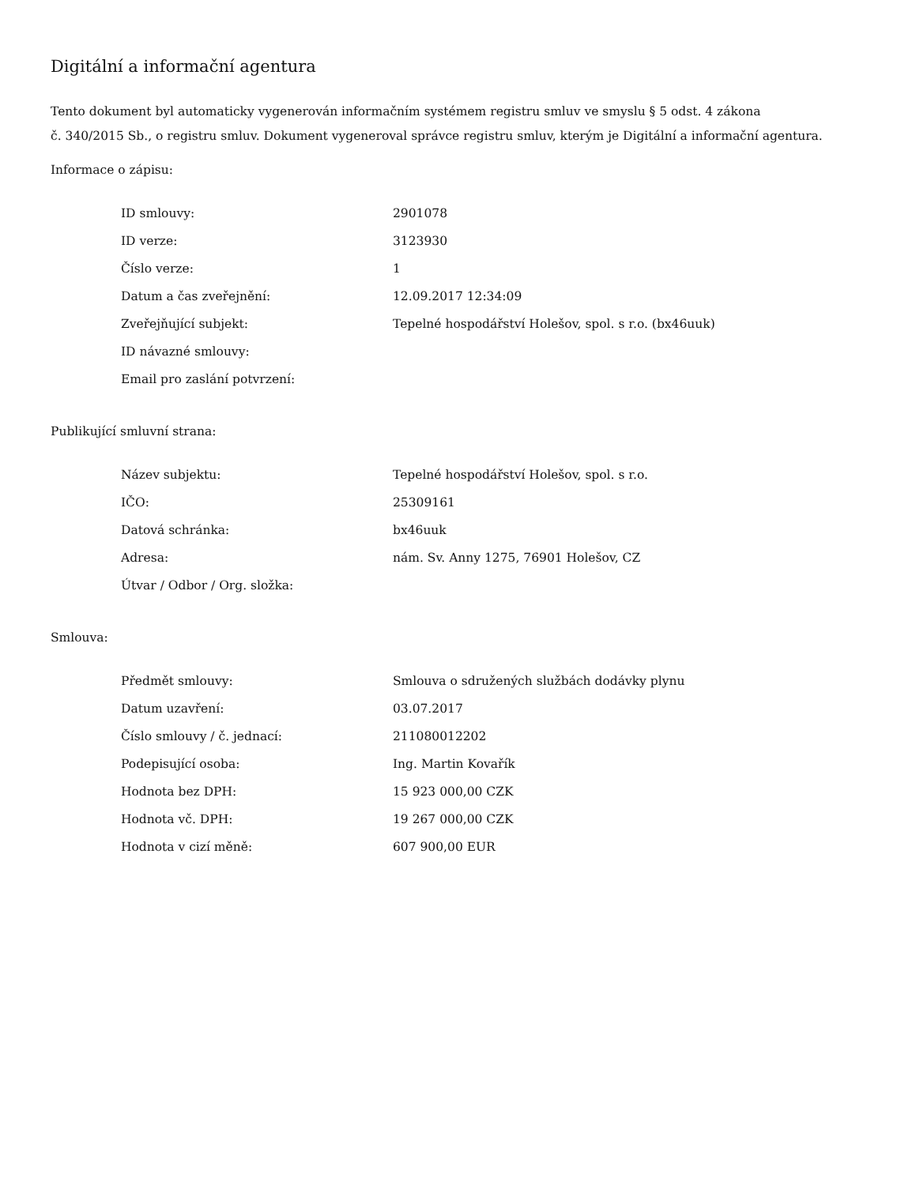Digitální a informační agentura
Tento dokument byl automaticky vygenerován informačním systémem registru smluv ve smyslu § 5 odst. 4 zákona
č. 340/2015 Sb., o registru smluv. Dokument vygeneroval správce registru smluv, kterým je Digitální a informační agentura.
Informace o zápisu:
| ID smlouvy: | 2901078 |
| ID verze: | 3123930 |
| Číslo verze: | 1 |
| Datum a čas zveřejnění: | 12.09.2017 12:34:09 |
| Zveřejňující subjekt: | Tepelné hospodářství Holešov, spol. s r.o. (bx46uuk) |
| ID návazné smlouvy: | |
| Email pro zaslání potvrzení: | |
Publikující smluvní strana:
| Název subjektu: | Tepelné hospodářství Holešov, spol. s r.o. |
| IČO: | 25309161 |
| Datová schránka: | bx46uuk |
| Adresa: | nám. Sv. Anny 1275, 76901 Holešov, CZ |
| Útvar / Odbor / Org. složka: | |
Smlouva:
| Předmět smlouvy: | Smlouva o sdružených službách dodávky plynu |
| Datum uzavření: | 03.07.2017 |
| Číslo smlouvy / č. jednací: | 211080012202 |
| Podepisující osoba: | Ing. Martin Kovařík |
| Hodnota bez DPH: | 15 923 000,00 CZK |
| Hodnota vč. DPH: | 19 267 000,00 CZK |
| Hodnota v cizí měně: | 607 900,00 EUR |